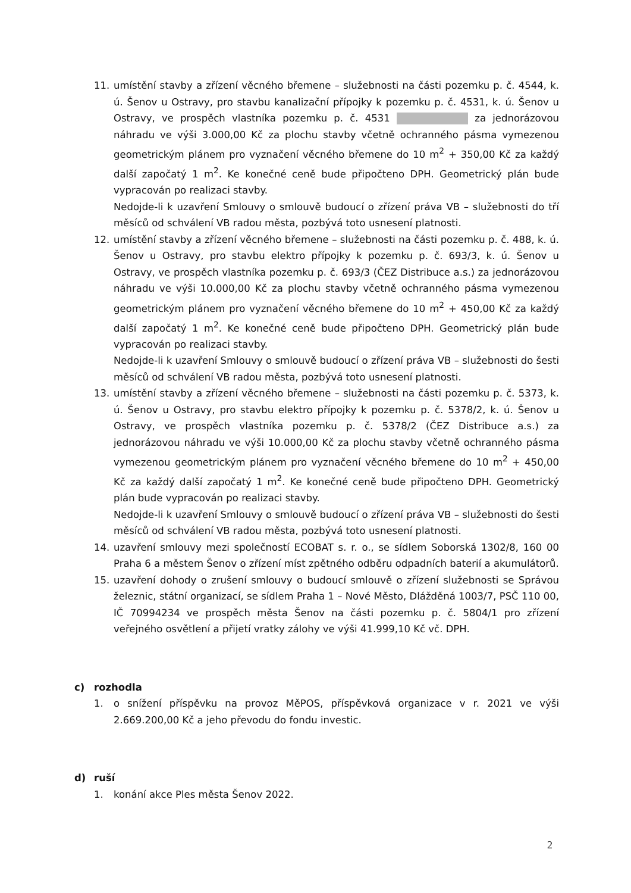11. umístění stavby a zřízení věcného břemene – služebnosti na části pozemku p. č. 4544, k. ú. Šenov u Ostravy, pro stavbu kanalizační přípojky k pozemku p. č. 4531, k. ú. Šenov u Ostravy, ve prospěch vlastníka pozemku p. č. 4531 za jednorázovou náhradu ve výši 3.000,00 Kč za plochu stavby včetně ochranného pásma vymezenou geometrickým plánem pro vyznačení věcného břemene do 10 m<sup>2</sup> + 350,00 Kč za každý další započatý 1 m<sup>2</sup>. Ke konečné ceně bude připočteno DPH. Geometrický plán bude vypracován po realizaci stavby.
Nedojde-li k uzavření Smlouvy o smlouvě budoucí o zřízení práva VB – služebnosti do tří měsíců od schválení VB radou města, pozbývá toto usnesení platnosti.
12. umístění stavby a zřízení věcného břemene – služebnosti na části pozemku p. č. 488, k. ú. Šenov u Ostravy, pro stavbu elektro přípojky k pozemku p. č. 693/3, k. ú. Šenov u Ostravy, ve prospěch vlastníka pozemku p. č. 693/3 (ČEZ Distribuce a.s.) za jednorázovou náhradu ve výši 10.000,00 Kč za plochu stavby včetně ochranného pásma vymezenou geometrickým plánem pro vyznačení věcného břemene do 10 m<sup>2</sup> + 450,00 Kč za každý další započatý 1 m<sup>2</sup>. Ke konečné ceně bude připočteno DPH. Geometrický plán bude vypracován po realizaci stavby.
Nedojde-li k uzavření Smlouvy o smlouvě budoucí o zřízení práva VB – služebnosti do šesti měsíců od schválení VB radou města, pozbývá toto usnesení platnosti.
13. umístění stavby a zřízení věcného břemene – služebnosti na části pozemku p. č. 5373, k. ú. Šenov u Ostravy, pro stavbu elektro přípojky k pozemku p. č. 5378/2, k. ú. Šenov u Ostravy, ve prospěch vlastníka pozemku p. č. 5378/2 (ČEZ Distribuce a.s.) za jednorázovou náhradu ve výši 10.000,00 Kč za plochu stavby včetně ochranného pásma vymezenou geometrickým plánem pro vyznačení věcného břemene do 10 m<sup>2</sup> + 450,00 Kč za každý další započatý 1 m<sup>2</sup>. Ke konečné ceně bude připočteno DPH. Geometrický plán bude vypracován po realizaci stavby.
Nedojde-li k uzavření Smlouvy o smlouvě budoucí o zřízení práva VB – služebnosti do šesti měsíců od schválení VB radou města, pozbývá toto usnesení platnosti.
14. uzavření smlouvy mezi společností ECOBAT s. r. o., se sídlem Soborská 1302/8, 160 00 Praha 6 a městem Šenov o zřízení míst zpětného odběru odpadních baterií a akumulátorů.
15. uzavření dohody o zrušení smlouvy o budoucí smlouvě o zřízení služebnosti se Správou železnic, státní organizací, se sídlem Praha 1 – Nové Město, Dlážděná 1003/7, PSČ 110 00, IČ 70994234 ve prospěch města Šenov na části pozemku p. č. 5804/1 pro zřízení veřejného osvětlení a přijetí vratky zálohy ve výši 41.999,10 Kč vč. DPH.
c) rozhodla
1. o snížení příspěvku na provoz MěPOS, příspěvková organizace v r. 2021 ve výši 2.669.200,00 Kč a jeho převodu do fondu investic.
d) ruší
1. konání akce Ples města Šenov 2022.
2